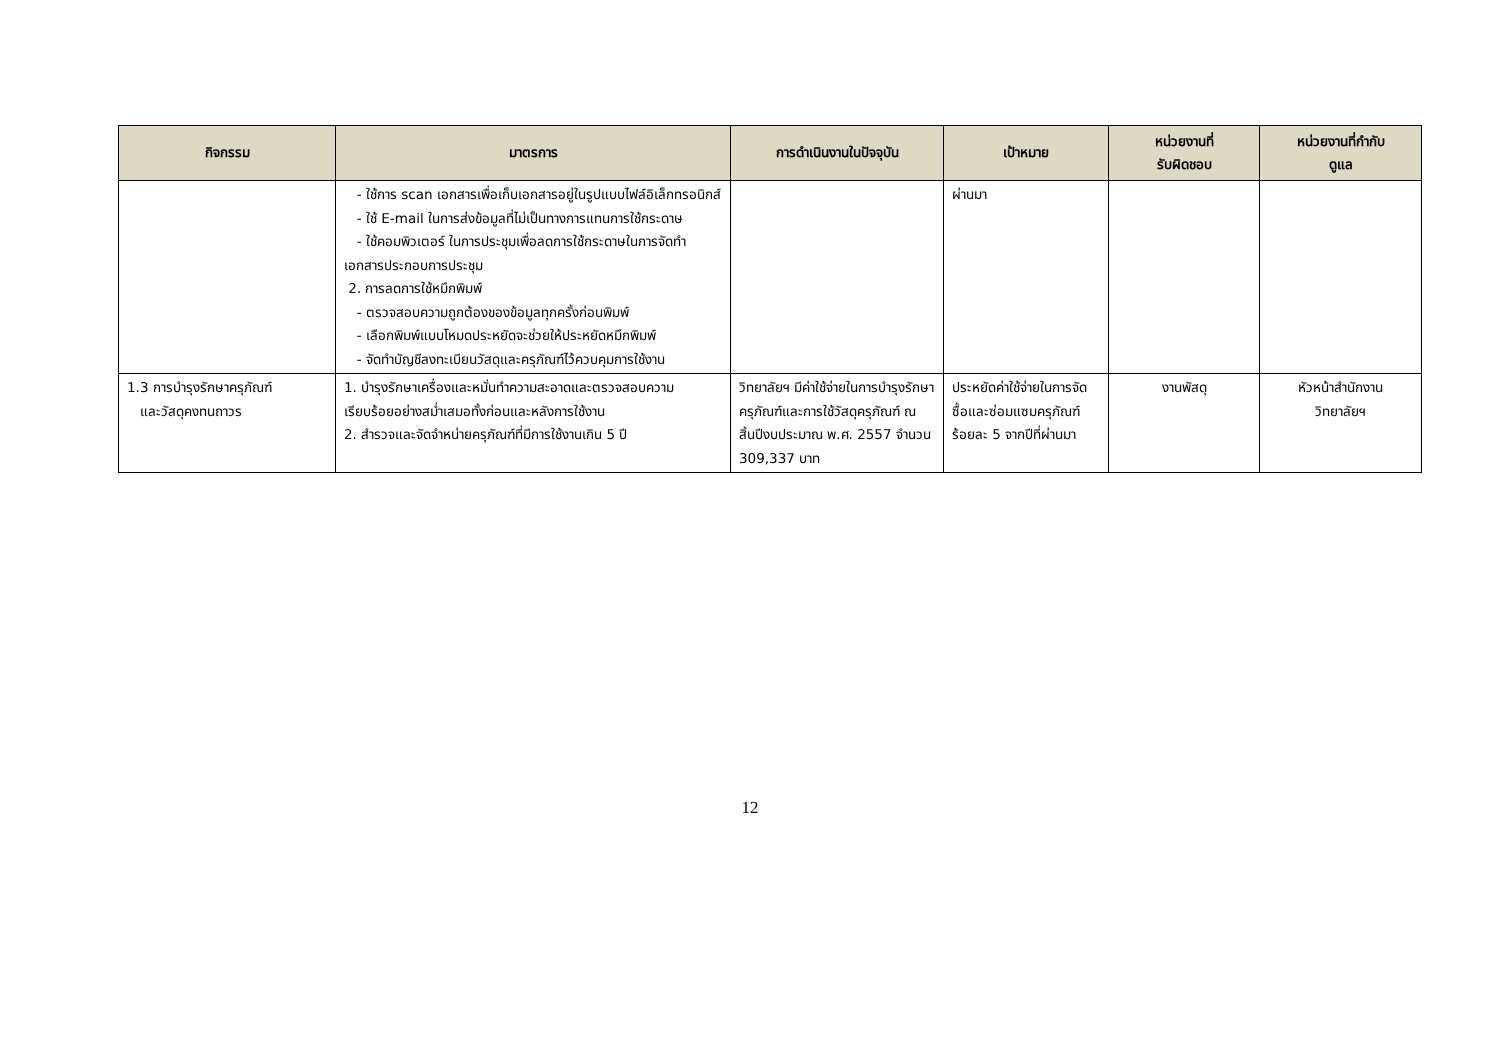| กิจกรรม | มาตรการ | การดำเนินงานในปัจจุบัน | เป้าหมาย | หน่วยงานที่ รับผิดชอบ | หน่วยงานที่กำกับ ดูแล |
| --- | --- | --- | --- | --- | --- |
| | - ใช้การ scan เอกสารเพื่อเก็บเอกสารอยู่ในรูปแบบไฟล์อิเล็กทรอนิกส์ - ใช้ E-mail ในการส่งข้อมูลที่ไม่เป็นทางการแทนการใช้กระดาษ - ใช้คอมพิวเตอร์ ในการประชุมเพื่อลดการใช้กระดาษในการจัดทำเอกสารประกอบการประชุม 2. การลดการใช้หมึกพิมพ์ - ตรวจสอบความถูกต้องของข้อมูลทุกครั้งก่อนพิมพ์ - เลือกพิมพ์แบบโหมดประหยัดจะช่วยให้ประหยัดหมึกพิมพ์ - จัดทำบัญชีลงทะเบียนวัสดุและครุภัณฑ์ไว้ควบคุมการใช้งาน | | ผ่านมา | | |
| 1.3 การบำรุงรักษาครุภัณฑ์ และวัสดุคงทนถาวร | 1. บำรุงรักษาเครื่องและหมั่นทำความสะอาดและตรวจสอบความเรียบร้อยอย่างสม่ำเสมอทั้งก่อนและหลังการใช้งาน 2. สำรวจและจัดจำหน่ายครุภัณฑ์ที่มีการใช้งานเกิน 5 ปี | วิทยาลัยฯ มีค่าใช้จ่ายในการบำรุงรักษาครุภัณฑ์และการใช้วัสดุครุภัณฑ์ ณ สิ้นปีงบประมาณ พ.ศ. 2557 จำนวน 309,337 บาท | ประหยัดค่าใช้จ่ายในการจัดซื้อและซ่อมแซมครุภัณฑ์ร้อยละ 5 จากปีที่ผ่านมา | งานพัสดุ | หัวหน้าสำนักงาน วิทยาลัยฯ |
12